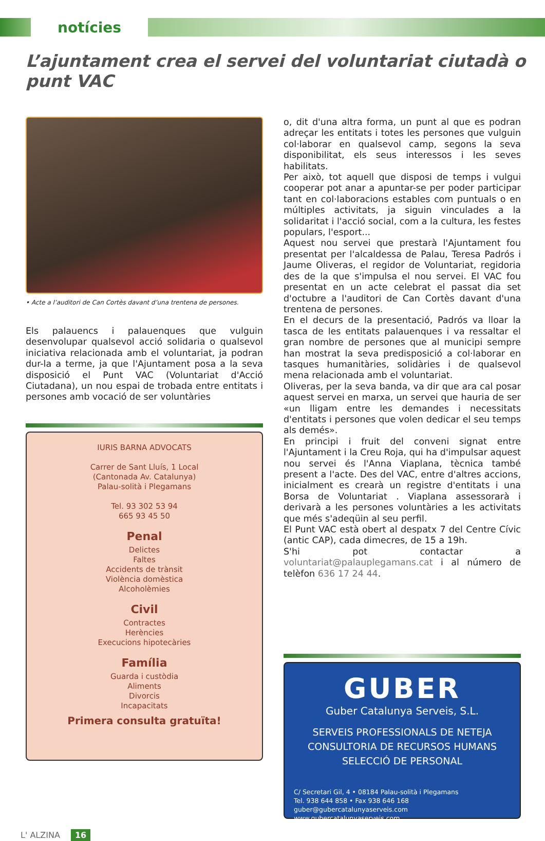notícies
L’ajuntament crea el servei del voluntariat ciutadà o punt VAC
• Acte a l’auditori de Can Cortès davant d’una trentena de persones.
Els palauencs i palauenques que vulguin desenvolupar qualsevol acció solidaria o qualsevol iniciativa relacionada amb el voluntariat, ja podran dur-la a terme, ja que l'Ajuntament posa a la seva disposició el Punt VAC (Voluntariat d'Acció Ciutadana), un nou espai de trobada entre entitats i persones amb vocació de ser voluntàries
IURIS BARNA ADVOCATS
Carrer de Sant Lluís, 1 Local
(Cantonada Av. Catalunya)
Palau-solità i Plegamans
Tel. 93 302 53 94
665 93 45 50
Penal
Delictes
Faltes
Accidents de trànsit
Violència domèstica
Alcoholèmies
Civil
Contractes
Herències
Execucions hipotecàries
Família
Guarda i custòdia
Aliments
Divorcis
Incapacitats
Primera consulta gratuïta!
o, dit d'una altra forma, un punt al que es podran adreçar les entitats i totes les persones que vulguin col·laborar en qualsevol camp, segons la seva disponibilitat, els seus interessos i les seves habilitats.
Per això, tot aquell que disposi de temps i vulgui cooperar pot anar a apuntar-se per poder participar tant en col·laboracions estables com puntuals o en múltiples activitats, ja siguin vinculades a la solidaritat i l'acció social, com a la cultura, les festes populars, l'esport...
Aquest nou servei que prestarà l'Ajuntament fou presentat per l'alcaldessa de Palau, Teresa Padrós i Jaume Oliveras, el regidor de Voluntariat, regidoria des de la que s'impulsa el nou servei. El VAC fou presentat en un acte celebrat el passat dia set d'octubre a l'auditori de Can Cortès davant d'una trentena de persones.
En el decurs de la presentació, Padrós va lloar la tasca de les entitats palauenques i va ressaltar el gran nombre de persones que al municipi sempre han mostrat la seva predisposició a col·laborar en tasques humanitàries, solidàries i de qualsevol mena relacionada amb el voluntariat.
Oliveras, per la seva banda, va dir que ara cal posar aquest servei en marxa, un servei que hauria de ser «un lligam entre les demandes i necessitats d'entitats i persones que volen dedicar el seu temps als demés».
En principi i fruit del conveni signat entre l'Ajuntament i la Creu Roja, qui ha d'impulsar aquest nou servei és l'Anna Viaplana, tècnica també present a l'acte. Des del VAC, entre d'altres accions, inicialment es crearà un registre d'entitats i una Borsa de Voluntariat . Viaplana assessorarà i derivarà a les persones voluntàries a les activitats que més s'adeqüin al seu perfil.
El Punt VAC està obert al despatx 7 del Centre Cívic (antic CAP), cada dimecres, de 15 a 19h.
S'hi pot contactar a voluntariat@palauplegamans.cat i al número de telèfon 636 17 24 44.
GUBER
Guber Catalunya Serveis, S.L.
SERVEIS PROFESSIONALS DE NETEJA
CONSULTORIA DE RECURSOS HUMANS
SELECCIÓ DE PERSONAL
C/ Secretari Gil, 4 • 08184 Palau-solità i Plegamans
Tel. 938 644 858 • Fax 938 646 168
guber@gubercatalunyaserveis.com
www.gubercatalunyaserveis.com
L' ALZINA 16